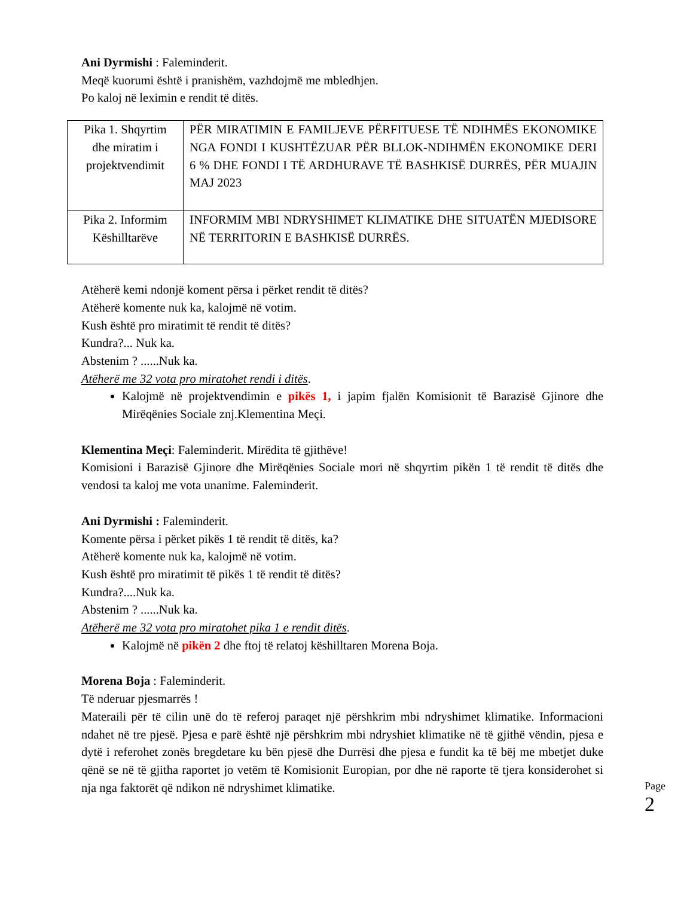Ani Dyrmishi : Faleminderit.
Meqë kuorumi është i pranishëm, vazhdojmë me mbledhjen.
Po kaloj në leximin e rendit të ditës.
| Pika 1. Shqyrtim dhe miratim i projektvendimit | PËR MIRATIMIN E FAMILJEVE PËRFITUESE TË NDIHMËS EKONOMIKE NGA FONDI I KUSHTËZUAR PËR BLLOK-NDIHMËN EKONOMIKE DERI 6 % DHE FONDI I TË ARDHURAVE TË BASHKISË DURRËS, PËR MUAJIN MAJ 2023 |
| Pika 2. Informim Këshilltarëve | INFORMIM MBI NDRYSHIMET KLIMATIKE DHE SITUATËN MJEDISORE NË TERRITORIN E BASHKISË DURRËS. |
Atëherë kemi ndonjë koment përsa i përket rendit të ditës?
Atëherë komente nuk ka, kalojmë në votim.
Kush është pro miratimit të rendit të ditës?
Kundra?... Nuk ka.
Abstenim ? ......Nuk ka.
Atëherë me 32 vota pro miratohet rendi i ditës.
Kalojmë në projektvendimin e pikës 1, i japim fjalën Komisionit të Barazisë Gjinore dhe Mirëqënies Sociale znj.Klementina Meçi.
Klementina Meçi: Faleminderit. Mirëdita të gjithëve!
Komisioni i Barazisë Gjinore dhe Mirëqënies Sociale mori në shqyrtim pikën 1 të rendit të ditës dhe vendosi ta kaloj me vota unanime. Faleminderit.
Ani Dyrmishi : Faleminderit.
Komente përsa i përket pikës 1 të rendit të ditës, ka?
Atëherë komente nuk ka, kalojmë në votim.
Kush është pro miratimit të pikës 1 të rendit të ditës?
Kundra?....Nuk ka.
Abstenim ? ......Nuk ka.
Atëherë me 32 vota pro miratohet pika 1 e rendit ditës.
Kalojmë në pikën 2 dhe ftoj të relatoj këshilltaren Morena Boja.
Morena Boja : Faleminderit.
Të nderuar pjesmarrës !
Materaili për të cilin unë do të referoj paraqet një përshkrim mbi ndryshimet klimatike. Informacioni ndahet në tre pjesë. Pjesa e parë është një përshkrim mbi ndryshiet klimatike në të gjithë vëndin, pjesa e dytë i referohet zonës bregdetare ku bën pjesë dhe Durrësi dhe pjesa e fundit ka të bëj me mbetjet duke qënë se në të gjitha raportet jo vetëm të Komisionit Europian, por dhe në raporte të tjera konsiderohet si nja nga faktorët që ndikon në ndryshimet klimatike.
Page 2